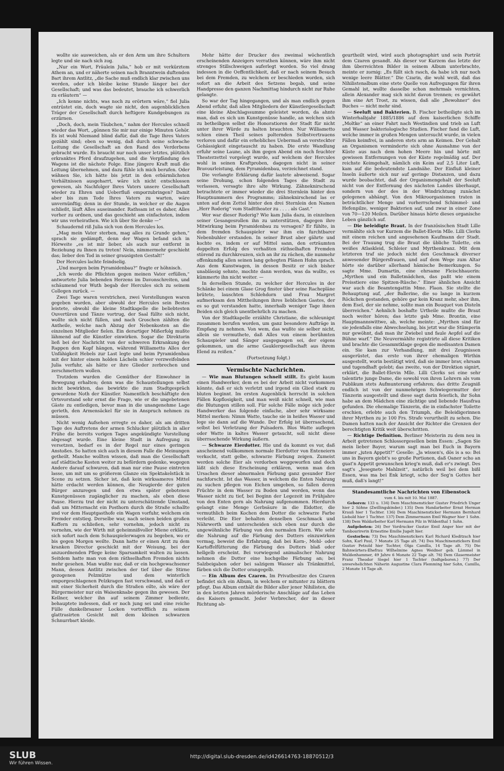wollte sie ausweichen, als er den Arm um ihre Schultern legte und sie nach sich zog.
„Nur ein Wort, Fräulein Julia,“ hob er mit verkürztem Athem an, und er näherte seinen nach Branntwein duftenden Bart ihrem Antlitz, „die Sache muß endlich klar zwischen uns werden, oder ich bleibe keine Stunde länger bei der Gesellschaft; und was das bedeutet, brauche ich schwerlich zu erläutern“ —
„Ich kenne nichts, was noch zu erörtern wäre,“ fiel Julia entrüstet ein, doch wagte sie nicht, den augenblicklichen Träger der Gesellschaft durch heftigere Kundgebungen zu erzürnen.
„Doch, doch, mein Täubchen,“ nahm der Hercules schnell wieder das Wort, „gönnen Sie mir nur einige Minuten Gehör. Es ist wohl Niemand blind dafür, daß die Tage Ihres Vaters gezählt sind; eben so wenig, daß durch seine schwache Leitung die Gesellschaft an den Rand des Verderbens gebracht wurde. Es braucht nur noch unser letztes, plötzlich erkranktes Pferd draufzugehen, und die Verpfändung des Wagens ist die nächste Folge. Eine jüngere Kraft muß die Leitung übernehmen, und dazu fühle ich mich berufen. Oder wähnen Sie, ich hätte bis jetzt in den erbärmlichsten Verhältnissen ausgeharrt, wäre ich nicht entschlossen gewesen, als Nachfolger Ihres Vaters unsere Gesellschaft wieder zu Ehren und Ueberfluß emporzubringen? Damit aber bis zum Tode Ihres Vaters zu warten, wäre unvernünftig; denn in der Stunde, in welcher er die Augen schließt, läuft Alles auseinander. Rathsam ist es daher, Alles vorher zu ordnen, und das geschieht am einfachsten, indem wir uns verheirathen. Wie ich über Sie denke —“
Schaudernd riß Julia sich von dem Hercules los.
„Mag mein Vater sterben, mag alles zu Grunde gehen,“ sprach sie gedämpft, denn der Wagen befand sich in Hörweite „es ist mir lieber, als auch nur entfernt in Beziehung zu Ihnen zu treten! Nein, nimmermehr geschieht das; lieber den Tod in seiner grausigsten Gestalt!“
Der Hercules lachte feindselig.
„Und morgen beim Pyramidenbau?“ fragte er höhnisch.
„Ich werde die Pflichten gegen meinen Vater erfüllen,“ antwortete Julia bebenden Herzens im Davonschreiten, und schäumend vor Wuth begab der Hercules sich zu seinem Collegen zurück. —
Zwei Tage waren verstrichen, zwei Vorstellungen waren gegeben worden, aber obwohl der Hercules sein Bestes leistete, obwohl die kleine Stadtkapelle die beliebtesten Ouvertüren und Tänze vortrug, der Saal füllte sich nicht, wollte sich nicht füllen, und nach Groschen zählten die Antheile, welche nach Abzug der Nebenkosten an die einzelnen Mitglieder fielen. Ein derartiger Mißerfolg mußte lähmend auf die Künstler einwirken. Sogar die Direktorin ließ bei der Nachricht von der schweren Erkrankung des Rappen den Kopf hängen, während Williametto Alles der Unfähigkeit Hebels zur Last legte und beim Pyramidenbau mit der hinter einem holden Lächeln schier verzweifelnden Julia verfuhr, als hätte er ihre Glieder zerbrechen und zerschmettern wollen.
Trotzdem wurden die Gemüther der Einwohner in Bewegung erhalten; denn was die Schaustellungen selbst nicht bewirkten, das bewirkte die zum Stadtgespräch gewordene Noth der Künstler. Namentlich beschäftigte den Ortsvorstand sehr ernst die Frage, wie er die ungebetenen Gäste zu entledigen, bevor man in die unangenehme Lage gerieth, den Armensäckel für sie in Anspruch nehmen zu müssen.
Nicht wenig Aufsehen erregte es daher, als am dritten Tage des Auftretens der armen Schlucker plötzlich in aller Frühe die bereits vorigen Tages angekündigte Vorstellung abgesagt wurde. Eine kleine Stadt in Aufregung zu versetzen, bedarf es in der Regel nur eines geringen Anstoßes. So hatten sich auch in diesem Falle die Meinungen getheilt. Manche wollten wissen, daß man die Gesellschaft auf städtische Kosten weiter zu befördern gedenke, wogegen Andere darauf schwuren, daß man nur eine Pause eintreten lasse, um mit um so größerem Glanze ein Spektakelstück in Scene zu setzen. Sicher ist, daß kein wirksameres Mittel hätte erdacht werden können, die Neugierde der guten Bürger anzuregen und den etwa später gebotenen Kunstgenüssen zugänglicher zu machen, als eben diese Pause. Hierzu trat der nicht zu unterschätzende Umstand, daß um Mitternacht ein Posthorn durch die Straße schallte und vor dem Hauptgasthofe ein Wagen vorfuhr, welchem ein Fremder entstieg. Derselbe war, nach seinen beiden großen Koffern zu schließen, sehr vornehm, jedoch nicht zu vornehm, wie der Wirth mit geheimnißvoller Miene erklärte, sich sofort nach dem Schauspielerwagen zu begeben, wo er bis gegen Morgen weilte. Dann hatte er einen Arzt zu dem kranken Director geschickt mit der Weisung, bei der anzuordnenden Pflege keine Sparsamkeit walten zu lassen. Seitdem hatte man von dem räthselhaften Fremden nichts mehr gesehen. Man wußte nur, daß er ein hochgewachsener Mann, dessen Antlitz zwischen der tief über die Stirne gezogenen Pelzmütze und dem winterlich emporgeschlagenen Pelzkragen fast verschwand, und daß er mit einer Sicherheit durch die Straßen eilte, als wäre der Bürgermeister nur ein Waisenknabe gegen ihn gewesen. Der Kellner, welcher ihn auf seinem Zimmer bediente, behauptete indessen, daß er noch jung sei und eine reiche Fülle dunkelbrauner Locken vortrefflich zu seinem glattrasirten Gesicht mit dem kleinen schwarzen Schnurrbart kleide.
Mehr hätte der Drucker des zweimal wöchentlich erscheinenden Anzeigers verrathen können, wäre ihm nicht strenges Stillschweigen auferlegt worden. So viel drang indessen in die Oeffentlichkeit, daß er nach seinem Besuch bei dem Fremden, zu welchem er beschieden worden, sich sofort an die Arbeit des Setzens begab, und seine Handpresse den ganzen Nachmittag hindurch nicht zur Ruhe gelangte.
So war der Tag hingegangen, und als man endlich gegen Abend erfuhr, daß allen Mitgliedern der Künstlergesellschaft eine kleine Abschlagssumme geleistet worden, da ahnte man, daß es sich um Kunstgenüsse handle, an welchen sich zu betheiligen selbst die Honoratioren der Stadt für nicht unter ihrer Würde zu halten brauchten. Nur Williametto schien einen Theil seines polternden Selbstvertrauens verloren und dafür ein erhebliches Uebermaß an versteckter Gehässigkeit eingetauscht zu haben. Die erste Wandlung erfuhr seine Laune, als ihm gegen Abend ein noch feuchter Theaterzettel vorgelegt wurde, auf welchem der Hercules wohl in seinen Kraftproben, dagegen nicht in seiner Bravourleistung, dem Pyramidenbau, verzeichnet stand.
Die verlangte Erklärung dafür lautete abweisend. Sogar seine Drohung, schon folgenden Tages die Stadt zu verlassen, versagte ihre alte Wirkung. Zähneknirschend betrachtete er immer wieder die drei Sternlein hinter den Hauptnummern des Programms; zähneknirschend las er unten auf dem Zettel hinter den drei Sternlein den Namen „Herr Roderig“ vom Stadttheater zu . . . . als Gast.“
Wer war dieser Roderig? Wie kam Julia dazu, in einzelnen seiner Gesangesrollen ihn zu unterstützen, dagegen ihre Mitwirkung beim Pyramidenbau zu versagen? Er fühlte, in dem fremden Schauspieler war ihm ein furchtbarer Nebenbuhler erstanden. In seiner Brust aber gährte und kochte es, indem er auf Mittel sann, den erträumten doppelten Erfolg des verhaßten räthselhaften Fremden störend zu durchkreuzen, sich an ihr zu rächen, die nunmehr offenkundig allen seinen lang gehegten Plänen Hohn sprach. Aus dem Kunstwagen, in dessen Besitz er sich bisher unablässig sehnte, mochte dann werden, was da wollte, es kümmerte ihn nicht weiter. —
In derselben Stunde, zu welcher der Hercules in der Schänke bei einem Glase Grog finster über seine Rachepläne brütete, lauschten Schlehdorn und Frau Margret aufmerksam den Mittheilungen ihres lieblichen Gastes, der es so gut verstanden hatte, innerhalb weniger Tage ihnen Beiden sich gleich unentbehrlich zu machen.
Von der Stadtkapelle erzählte Christiane, die schleunigst zusammen berufen worden, um ganz besondere Aufträge in Empfang zu nehmen. Von wem, das wußte sie selber nicht, allein sie vermuthete, daß Alles von einem berühmten Schauspieler und Sänger ausgegangen sei, der eigens gekommen, um die arme Gauklergesellschaft aus ihrem Elend zu reißen.“
(Fortsetzung folgt.)
Vermischte Nachrichten.
— Wie man Blutungen schnell stillt. Es giebt kaum einen Handwerker, dem es bei der Arbeit nicht vorkommen könnte, daß er sich verletzt und irgend ein Glied stark zu bluten beginnt. Im ersten Augenblick herrscht in solchen Fällen Kopflosigkeit, und man weiß nicht schnell, wie man die Blutungen stillen soll. Für solche Fälle möge sich jeder Handwerker das folgende einfache, aber sehr wirksame Mittel merken: Nimm Watte, tauche sie in heißes Wasser und lege sie dann auf die Wunde. Der Erfolg ist überraschend, selbst bei Verletzung der Pulsadern. Blos Watte auflegen oder Watte in kaltes Wasser getaucht, soll nicht diese überraschende Wirkung äußern.
— Schwarze Eierdotter. Hie und da kommt es vor, daß anscheinend vollkommen normale Eierdotter von Enteneiern verkocht, statt gelbe, schwarze Färbung zeigen. Zumeist werden solche Eier als verdorben weggeworfen und doch läßt sich diese Erscheinung erklären, wenn man den Ursachen dieser abnormalen Färbung ganz gesunder Eier nachforscht. Ist das Wasser, in welchem die Enten Nahrung zu suchen pflegen von Eichen umgeben, so fallen deren Früchte in dem Wasser zu Boden und werden, wenn das Wasser nicht zu tief, bei Beginn der Legezeit im Frühjahre von den Enten gern als Nahrung aufgenommen. Hierdurch gelangt eine Menge Gerbsäure in die Eidotter, die vermuthlich beim Kochen dem Dotter die schwarze Farbe verleiht. Die Eier behalten denselben Geschmack und Nährwerth und unterscheiden sich eben nur durch die ungewöhnliche Färbung von den normalen Eiern. Wie sehr die Nahrung auf die Färbung des Dotters einzuwirken vermag, beweist die Erfahrung, daß bei Korn-, Mehl- oder Kartoffelfütterung die Färbung des Dotters blaß oder hellgelb erscheint. Bei vorwiegend animalischer Nahrung nehmen die Dotter eine hochgelbe Färbung an; bei Salzbeigaben oder bei salzigem Wasser als Tränkmittel, färben sich die Dotter orangegelb.
— Ein Album des Czaren. Im Privatbesitze des Czaren befindet sich ein Album, in welchem er mitunter zu blättern pflegt. Das Album enthält die Bilder aller jener Nihilisten, die in den letzten Jahren mörderische Anschläge auf das Leben des Kaisers gemacht. Jeder Verbrecher, der in dieser Richtung ab-
geurtheilt wird, wird auch photographirt und sein Porträt dem Czaren gesandt. Als dieser vor Kurzem das letzte der ihm überreichten Bilder in seinem Album unterbrachte, meinte er zornig: „Es füllt sich rasch, da habe ich nur noch wenige leere Blätter.“ Die Czarin, die wohl weiß, daß das Nihilistenalbum eine stete Quelle von Aufregungen für ihren Gemahl ist, wollte dasselbe schon mehrmals vernichten, allein Alexander mag sich nicht davon trennen; es gewährt ihm eine Art Trost, zu wissen, daß alle „Bewohner“ des Buches — nicht mehr sind.
— Seeluft und Bakterien. B. Fischer betheiligte sich im Winterhalbjahr 1885/1886 auf dem kaiserlichen Schiffe „Moltke“ an einer Fahrt nach Westindien und trieb an Luft und Wasser bakteriologische Studien. Fischer fand die Luft, welche immer in großen Mengen untersucht wurde, in vielen Fällen keimfrei, in anderen stets arm an Keimen. Der Gehalt an Organismen verminderte sich ohne Ausnahme von der Küste aus nach dem hohen Meere hin und hörte mit gewissen Entfernungen von der Küste regelmäßig auf. Der reichste Keimgehalt, nämlich ein Keim auf 2,5 Liter Luft, kam auf die bedeutendste Landnähe. Der Einfluß kleiner Inseln äußerte sich nur auf geringe Distanzen, und dazu wurde beobachtet, daß der Organismengehalt der Seeluft nicht von der Entfernung des nächsten Landes überhaupt, sondern von der des in der Windrichtung zunächst gelegenen abhängt. Von den Mikroorganismen traten in beträchtlicher Menge und vorherrschend Schimmel- und Hefenpilze, weniger Bakterien auf, und zwar in einer Zone von 70—120 Meilen. Darüber hinaus hörte dieses organische Leben gänzlich auf.
— Die beleidigte Braut. In der französischen Stadt Lille vermählte sich vor Kurzem die Ballet-Elevin Mlle. Lilli Clerks mit einem reichen und angesehenen Kaufmann der Stadt. Bei der Trauung trug die Braut die übliche Toilette, ein weißes Atlaskleid, Schleier und Myrthenkranz. Mit dem letzteren traf sie jedoch nicht den Geschmack diverser anwesender Bürgersfrauen, und auf dem Wege zum Altar hörte sie darüber allerhand hämische Bemerkungen. So sagte Mme. Dumartin, eine ehrsame Fleischhauerin: „Myrthen und ein Balletmädchen, das paßt wie einem Preisstiere eine Spitzen-Rüsche.“ Einer ähnlichen Ansicht war auch die Beamtengattin Mme. Flaon. Sie stellte die Behauptung auf, „der Ballerine, die so lange in kurzem Röckchen gestanden, gehöre gar kein Kranz mehr, aber ihm, dem Esel, der sie nehme, sollte man ein Bouquet von Disteln überreichen.“ Aehnlich boshafte Urtheile mußte die Braut noch weiter hören; das letzte gab Mme. Brontin, eine Hauptmannswittwe, ab, welche meinte: „Myrthen sind für sie jedenfalls eine Abwechselung, bis jetzt war die Stümperin nur gewöhnt, daß man ihr Zwiebel und faule Aepfel auf die Bühne warf.“ Die Neuvermählte registrirte all diese Kritiken und brachte die Gesammtklage gegen die medisanten Damen ein. Sie kam zur Verhandlung, mit drei Zeugnissen ausgerüstet, das erste von ihrer ehemaligen Wirthin ausgestellt, worin bestätigt wird, daß sie immer brav, ehrsam und tugendhaft gelebt; das zweite, von der Direktion signirt, erklärt, die Ballet-Elevin Mlle. Lilli Clerks sei eine sehr talentirte junge Dame, die sowohl von ihren Lehrern als vom Publikum stets Aufmunterung erfahren; das dritte Zeugniß endlich ist von der nunmehrigen Schwiegermutter der Tänzerin ausgestellt und diese sagt darin feierlich, ihr Sohn habe an dem Mädchen eine züchtige und liebende Hausfrau gefunden. Die ehemalige Tänzerin, die in einfachster Toilette erschien, erlebte auch den Triumph, die Beleidigerinnen ihrer Myrthen zu je 100 Frs. Strafe verurtheilt zu sehen. Die Damen hatten nach der Ansicht der Richter die Grenzen der berechtigten Kritik weit überschritten.
— Richtige Definition. Berliner Meisterin zu dem neu in Arbeit getretenen Schlossergesellen beim Essen: „Sagen Sie mein lieber Bayer, warum sagt man bei Euch in Bayern immer „juten Appetit?“ Geselle: „Ja wissen's, dös is a so: Bei uns in Bayern giebt's so große Portionen, daß Oaner scho an guat'n Appetit gewunschen krieg'n muß, daß er's zwingt. Des sagt's „Jesegnete Mahlzeit“, natürlich weil bei dem bißl Essen, was ma bei Enk kriegt, scho der Seg'n Gottes her muß, daß's langt!“
Standesamtliche Nachrichten von Eibenstock
vom 4. bis mit 10. Mai 1887.
Geboren: 133 u. 134) Dem Maschinensticker Gustav Friedrich Unger hier 2 Söhne (Zwillingskinder.) 135) Dem Handarbeiter Ernst Herman Krauß hier 1 Tochter. 136) Dem Maschinensticker Hermann Bernhard Liebold hier 1 Tochter. 137) Dem Zimmermann Emil Wagner hier 1 Sohn. 138) Dem Waldarbeiter Karl Hermann Pilz in Wildenthal 1 Sohn.
Aufgeboten: 26) Der Vordrucker Gustav Emil Anger hier mit der Tambourirerin Ernestine Emilie Jugelt hier.
Gestorben: 73) Des Maschinenstickers Karl Richard Kleditzsch hier Sohn, Karl Paul, 7 Monate 25 Tage alt. 74) Des Maschinenstickers Emil Gustav Petzold hier Tochter, Olga Camilla, 14 Tage alt. 75) Die Bahnwärters-Ehefrau Wilhelmine Agnes Weidner geb. Lämmel in Muldenhammer, 49 Jahre 6 Monate 22 Tage alt. 76) Dem Glasermeister Franz Theodor Siegel hier 1 Tochter (todtgeboren.) 77) Der unverehelichten Näherin Augustine Clara Flemming hier Sohn, Camillo, 2 Monate 14 Tage alt.
SLUB
Wir führen Wissen.
http://digital.slub-dresden.de/id426614763-18870512/3